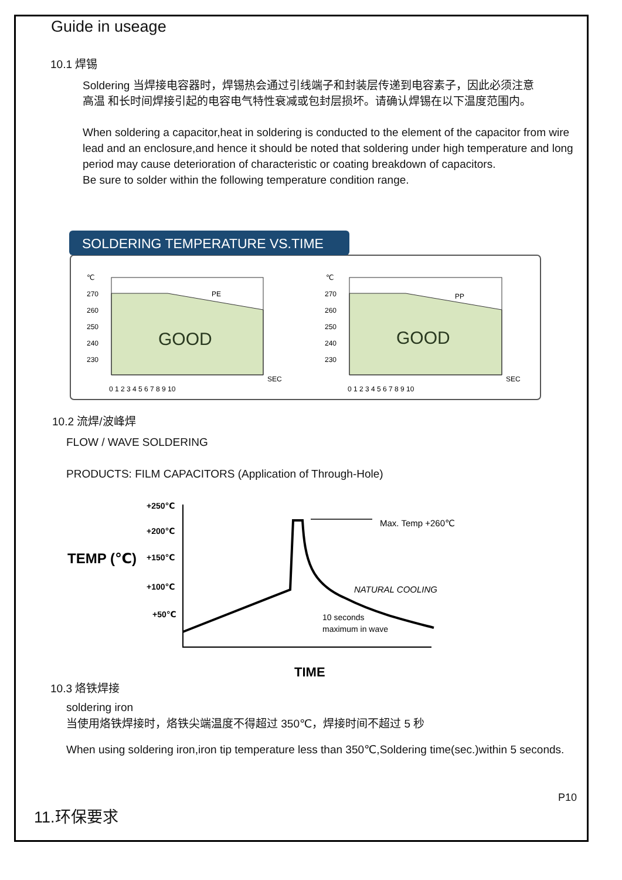Guide in useage
10.1 焊锡
Soldering 当焊接电容器时，焊锡热会通过引线端子和封装层传递到电容素子，因此必须注意
高温 和长时间焊接引起的电容电气特性衰减或包封层损坏。请确认焊锡在以下温度范围内。
When soldering a capacitor,heat in soldering is conducted to the element of the capacitor from wire lead and an enclosure,and hence it should be noted that soldering under high temperature and long period may cause deterioration of characteristic or coating breakdown of capacitors.
Be sure to solder within the following temperature condition range.
SOLDERING TEMPERATURE VS.TIME
GOOD
PE
℃
270
260
250
240
230
SEC
0 1 2 3 4 5 6 7 8 9 10
GOOD
PP
℃
270
260
250
240
230
SEC
0 1 2 3 4 5 6 7 8 9 10
10.2 流焊/波峰焊
FLOW / WAVE SOLDERING
PRODUCTS: FILM CAPACITORS (Application of Through-Hole)
+250℃
+200℃
+150℃
+100℃
+50℃
TEMP (℃)
TIME
Max. Temp +260℃
NATURAL COOLING
10 seconds
maximum in wave
10.3 烙铁焊接
soldering iron
当使用烙铁焊接时，烙铁尖端温度不得超过 350℃，焊接时间不超过 5 秒
When using soldering iron,iron tip temperature less than 350℃,Soldering time(sec.)within 5 seconds.
P10
11.环保要求